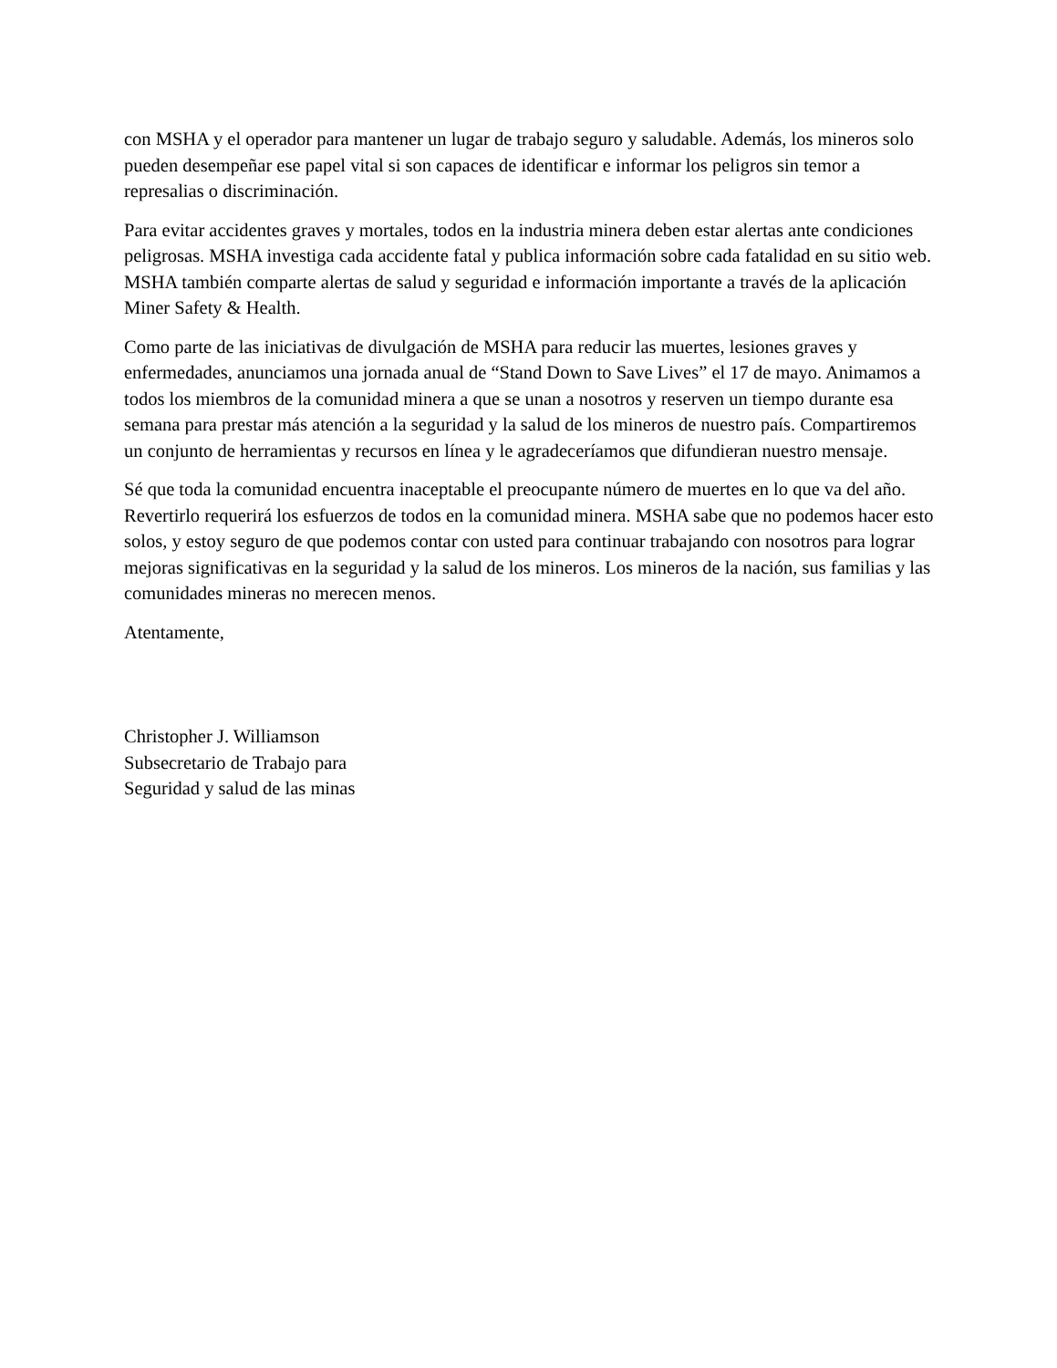con MSHA y el operador para mantener un lugar de trabajo seguro y saludable. Además, los mineros solo pueden desempeñar ese papel vital si son capaces de identificar e informar los peligros sin temor a represalias o discriminación.
Para evitar accidentes graves y mortales, todos en la industria minera deben estar alertas ante condiciones peligrosas. MSHA investiga cada accidente fatal y publica información sobre cada fatalidad en su sitio web. MSHA también comparte alertas de salud y seguridad e información importante a través de la aplicación Miner Safety & Health.
Como parte de las iniciativas de divulgación de MSHA para reducir las muertes, lesiones graves y enfermedades, anunciamos una jornada anual de “Stand Down to Save Lives” el 17 de mayo. Animamos a todos los miembros de la comunidad minera a que se unan a nosotros y reserven un tiempo durante esa semana para prestar más atención a la seguridad y la salud de los mineros de nuestro país. Compartiremos un conjunto de herramientas y recursos en línea y le agradeceríamos que difundieran nuestro mensaje.
Sé que toda la comunidad encuentra inaceptable el preocupante número de muertes en lo que va del año. Revertirlo requerirá los esfuerzos de todos en la comunidad minera. MSHA sabe que no podemos hacer esto solos, y estoy seguro de que podemos contar con usted para continuar trabajando con nosotros para lograr mejoras significativas en la seguridad y la salud de los mineros. Los mineros de la nación, sus familias y las comunidades mineras no merecen menos.
Atentamente,
Christopher J. Williamson
Subsecretario de Trabajo para
Seguridad y salud de las minas